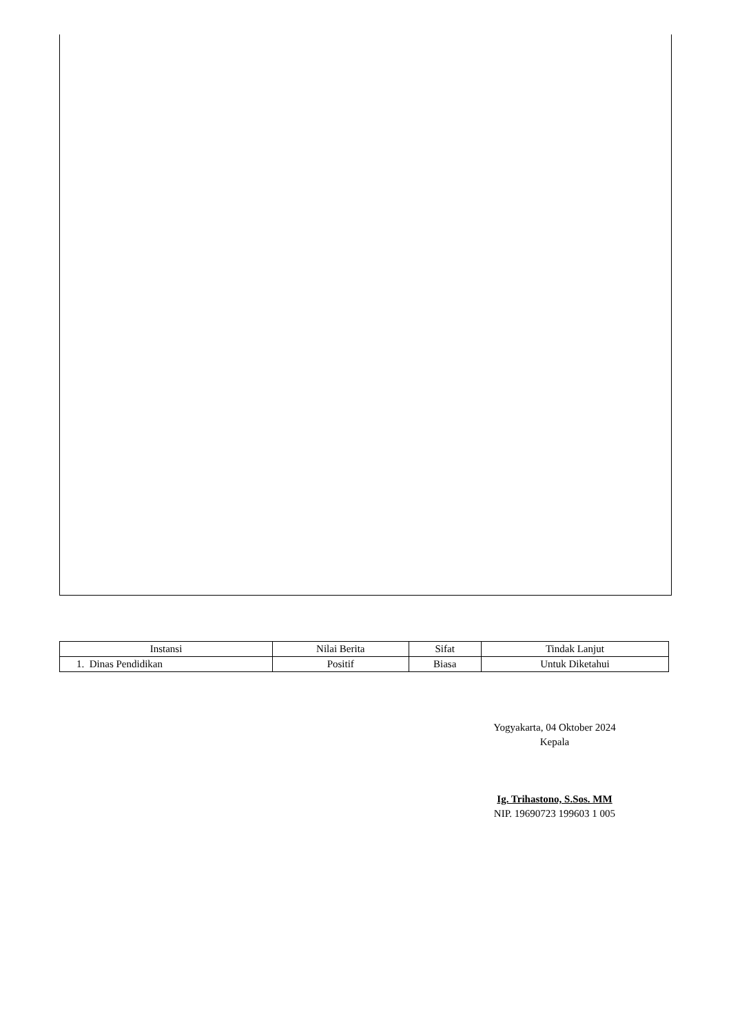| Instansi | Nilai Berita | Sifat | Tindak Lanjut |
| --- | --- | --- | --- |
| 1. Dinas Pendidikan | Positif | Biasa | Untuk Diketahui |
Yogyakarta, 04 Oktober 2024
Kepala
Ig. Trihastono, S.Sos. MM
NIP. 19690723 199603 1 005